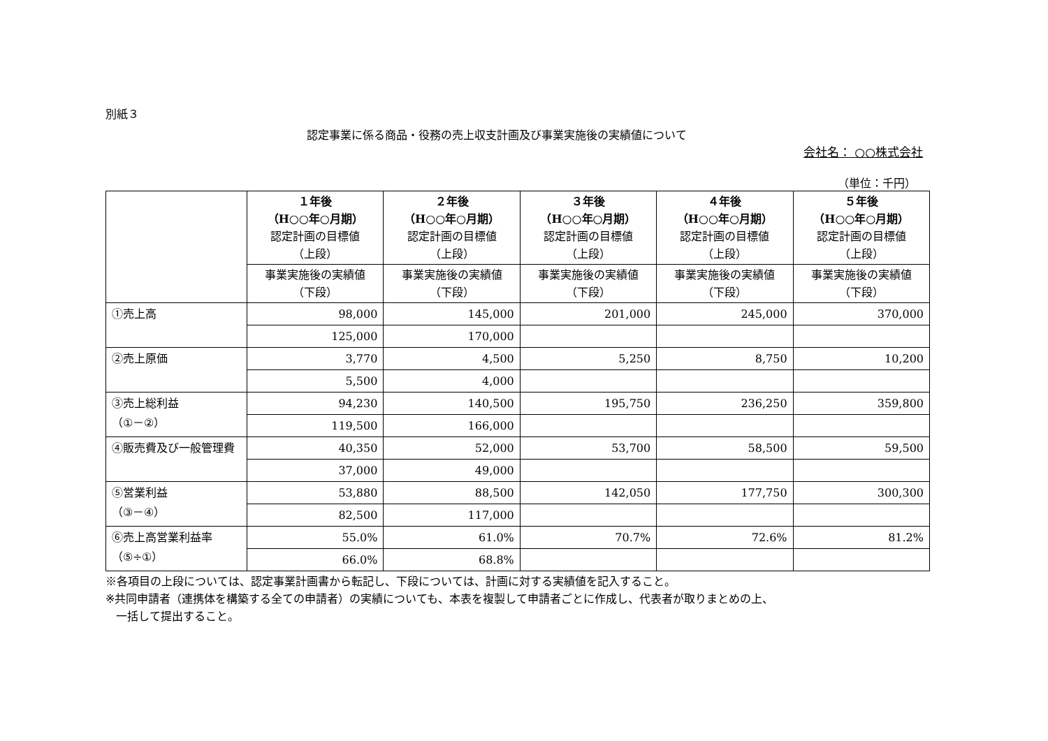別紙３
認定事業に係る商品・役務の売上収支計画及び事業実施後の実績値について
会社名： ○○株式会社
（単位：千円）
| | １年後 （H○○年○月期） 認定計画の目標値 （上段） | ２年後 （H○○年○月期） 認定計画の目標値 （上段） | ３年後 （H○○年○月期） 認定計画の目標値 （上段） | ４年後 （H○○年○月期） 認定計画の目標値 （上段） | ５年後 （H○○年○月期） 認定計画の目標値 （上段） |
| --- | --- | --- | --- | --- | --- |
| | 事業実施後の実績値 （下段） | 事業実施後の実績値 （下段） | 事業実施後の実績値 （下段） | 事業実施後の実績値 （下段） | 事業実施後の実績値 （下段） |
| ①売上高 | 98,000 | 145,000 | 201,000 | 245,000 | 370,000 |
| | 125,000 | 170,000 | | | |
| ②売上原価 | 3,770 | 4,500 | 5,250 | 8,750 | 10,200 |
| | 5,500 | 4,000 | | | |
| ③売上総利益 （①－②） | 94,230 | 140,500 | 195,750 | 236,250 | 359,800 |
| | 119,500 | 166,000 | | | |
| ④販売費及び一般管理費 | 40,350 | 52,000 | 53,700 | 58,500 | 59,500 |
| | 37,000 | 49,000 | | | |
| ⑤営業利益 （③－④） | 53,880 | 88,500 | 142,050 | 177,750 | 300,300 |
| | 82,500 | 117,000 | | | |
| ⑥売上高営業利益率 （⑤÷①） | 55.0% | 61.0% | 70.7% | 72.6% | 81.2% |
| | 66.0% | 68.8% | | | |
※各項目の上段については、認定事業計画書から転記し、下段については、計画に対する実績値を記入すること。
※共同申請者（連携体を構築する全ての申請者）の実績についても、本表を複製して申請者ごとに作成し、代表者が取りまとめの上、
一括して提出すること。